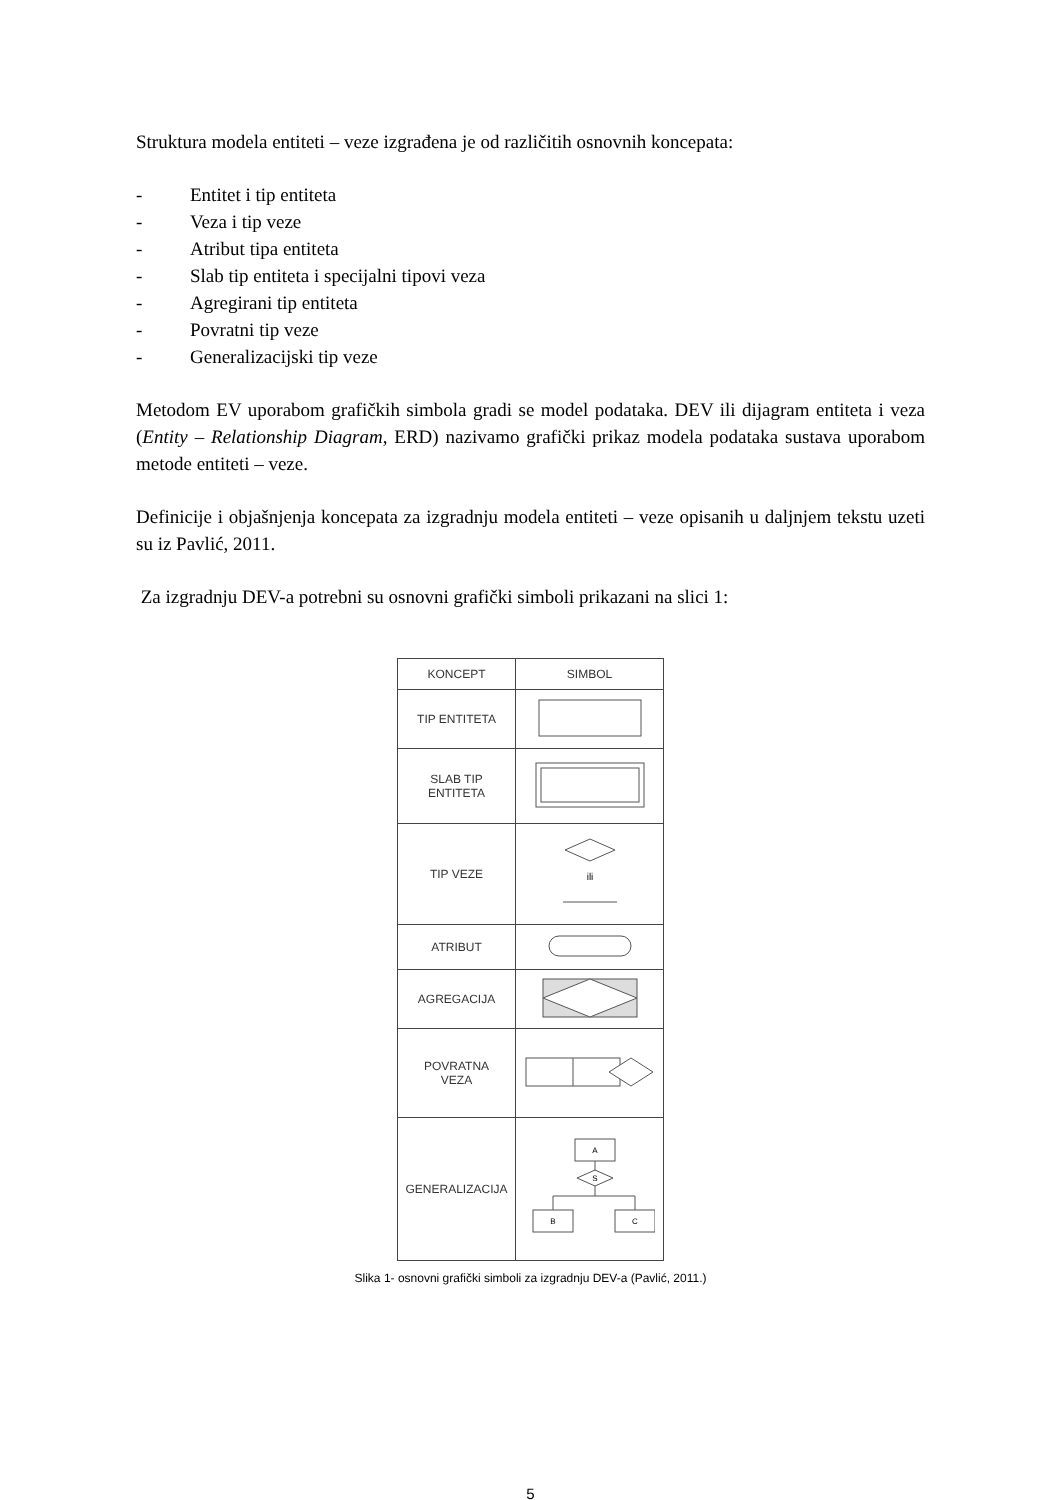Struktura modela entiteti – veze izgrađena je od različitih osnovnih koncepata:
- Entitet i tip entiteta
- Veza i tip veze
- Atribut tipa entiteta
- Slab tip entiteta i specijalni tipovi veza
- Agregirani tip entiteta
- Povratni tip veze
- Generalizacijski tip veze
Metodom EV uporabom grafičkih simbola gradi se model podataka. DEV ili dijagram entiteta i veza (Entity – Relationship Diagram, ERD) nazivamo grafički prikaz modela podataka sustava uporabom metode entiteti – veze.
Definicije i objašnjenja koncepata za izgradnju modela entiteti – veze opisanih u daljnjem tekstu uzeti su iz Pavlić, 2011.
Za izgradnju DEV-a potrebni su osnovni grafički simboli prikazani na slici 1:
| KONCEPT | SIMBOL |
| --- | --- |
| TIP ENTITETA | |
| SLAB TIP ENTITETA | |
| TIP VEZE | ili |
| ATRIBUT | |
| AGREGACIJA | |
| POVRATNA VEZA | |
| GENERALIZACIJA | A S B C |
Slika 1- osnovni grafički simboli za izgradnju DEV-a (Pavlić, 2011.)
5